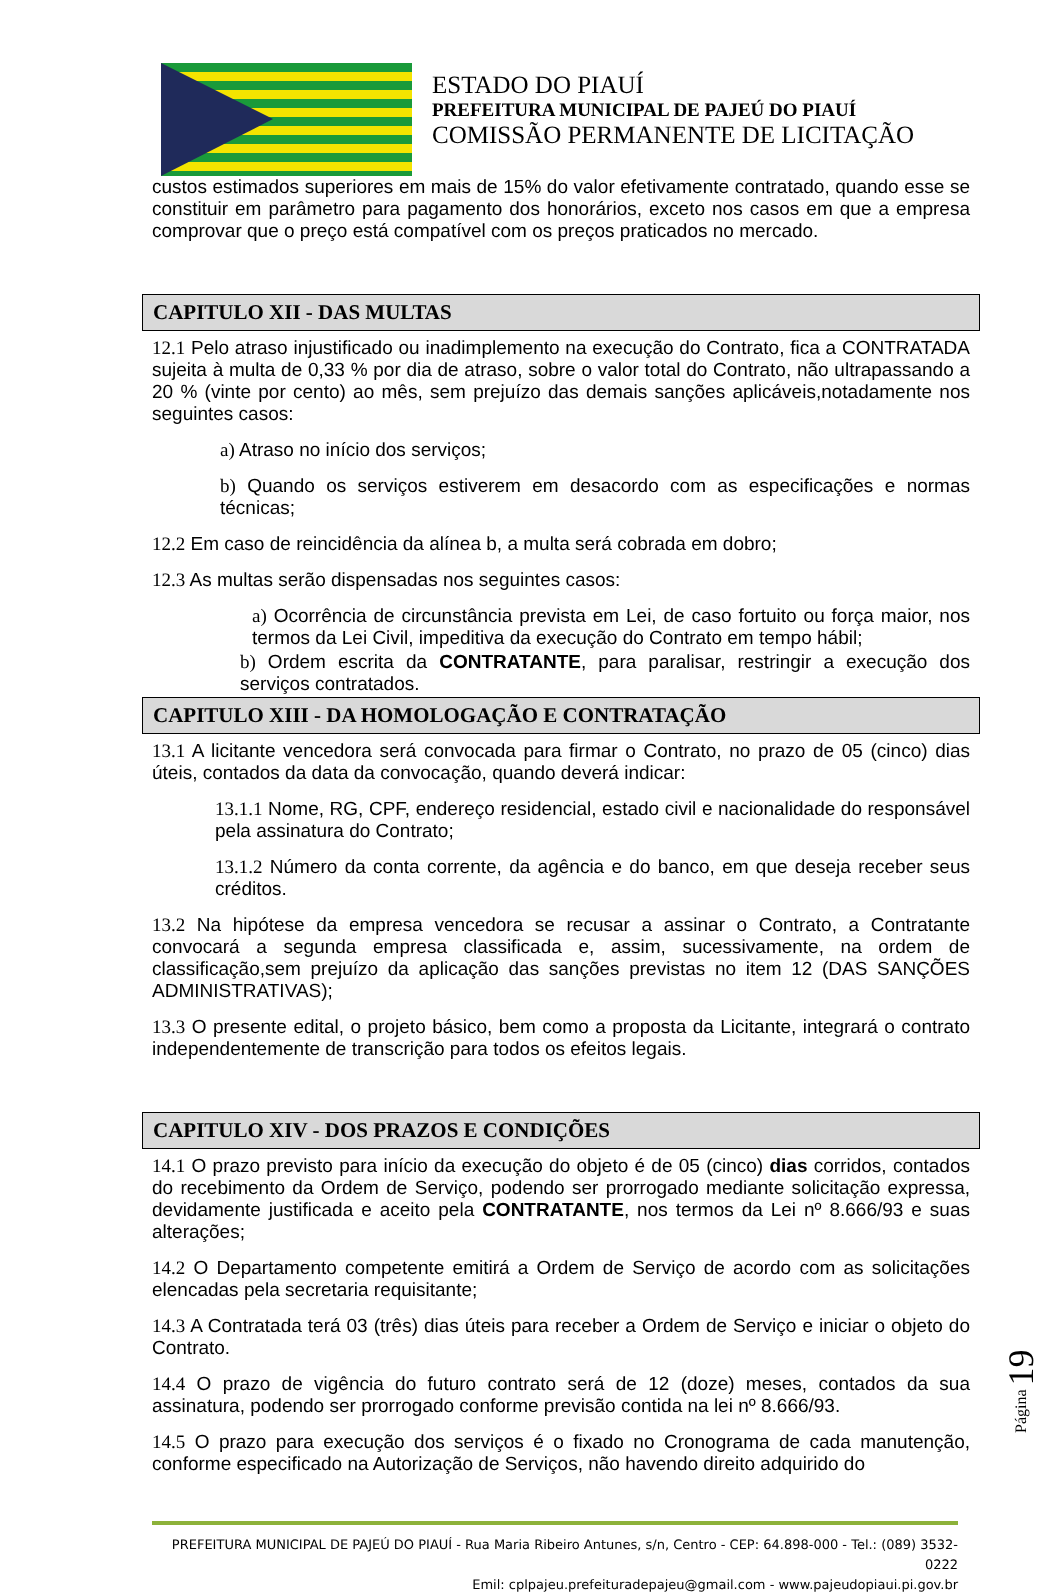ESTADO DO PIAUÍ
PREFEITURA MUNICIPAL DE PAJEÚ DO PIAUÍ
COMISSÃO PERMANENTE DE LICITAÇÃO
custos estimados superiores em mais de 15% do valor efetivamente contratado, quando esse se constituir em parâmetro para pagamento dos honorários, exceto nos casos em que a empresa comprovar que o preço está compatível com os preços praticados no mercado.
CAPITULO XII - DAS MULTAS
12.1 Pelo atraso injustificado ou inadimplemento na execução do Contrato, fica a CONTRATADA sujeita à multa de 0,33 % por dia de atraso, sobre o valor total do Contrato, não ultrapassando a 20 % (vinte por cento) ao mês, sem prejuízo das demais sanções aplicáveis,notadamente nos seguintes casos:
a) Atraso no início dos serviços;
b) Quando os serviços estiverem em desacordo com as especificações e normas técnicas;
12.2 Em caso de reincidência da alínea b, a multa será cobrada em dobro;
12.3 As multas serão dispensadas nos seguintes casos:
a) Ocorrência de circunstância prevista em Lei, de caso fortuito ou força maior, nos termos da Lei Civil, impeditiva da execução do Contrato em tempo hábil;
b) Ordem escrita da CONTRATANTE, para paralisar, restringir a execução dos serviços contratados.
CAPITULO XIII - DA HOMOLOGAÇÃO E CONTRATAÇÃO
13.1 A licitante vencedora será convocada para firmar o Contrato, no prazo de 05 (cinco) dias úteis, contados da data da convocação, quando deverá indicar:
13.1.1 Nome, RG, CPF, endereço residencial, estado civil e nacionalidade do responsável pela assinatura do Contrato;
13.1.2 Número da conta corrente, da agência e do banco, em que deseja receber seus créditos.
13.2 Na hipótese da empresa vencedora se recusar a assinar o Contrato, a Contratante convocará a segunda empresa classificada e, assim, sucessivamente, na ordem de classificação,sem prejuízo da aplicação das sanções previstas no item 12 (DAS SANÇÕES ADMINISTRATIVAS);
13.3 O presente edital, o projeto básico, bem como a proposta da Licitante, integrará o contrato independentemente de transcrição para todos os efeitos legais.
CAPITULO XIV - DOS PRAZOS E CONDIÇÕES
14.1 O prazo previsto para início da execução do objeto é de 05 (cinco) dias corridos, contados do recebimento da Ordem de Serviço, podendo ser prorrogado mediante solicitação expressa, devidamente justificada e aceito pela CONTRATANTE, nos termos da Lei nº 8.666/93 e suas alterações;
14.2 O Departamento competente emitirá a Ordem de Serviço de acordo com as solicitações elencadas pela secretaria requisitante;
14.3 A Contratada terá 03 (três) dias úteis para receber a Ordem de Serviço e iniciar o objeto do Contrato.
14.4 O prazo de vigência do futuro contrato será de 12 (doze) meses, contados da sua assinatura, podendo ser prorrogado conforme previsão contida na lei nº 8.666/93.
14.5 O prazo para execução dos serviços é o fixado no Cronograma de cada manutenção, conforme especificado na Autorização de Serviços, não havendo direito adquirido do
Página 19
PREFEITURA MUNICIPAL DE PAJEÚ DO PIAUÍ - Rua Maria Ribeiro Antunes, s/n, Centro - CEP: 64.898-000 - Tel.: (089) 3532-0222
Emil: cplpajeu.prefeituradepajeu@gmail.com - www.pajeudopiaui.pi.gov.br